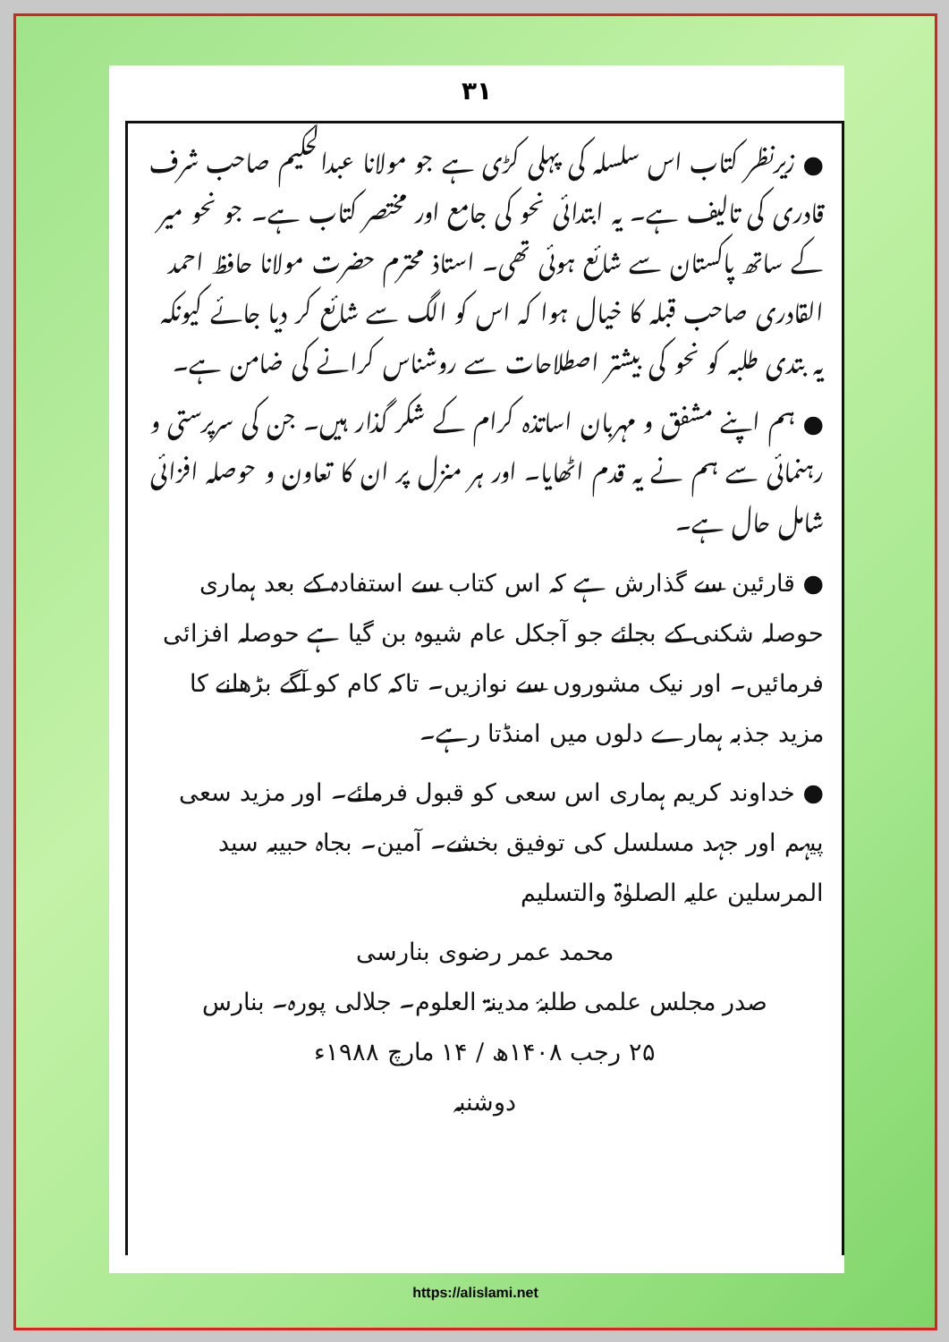۳۱
● زیرنظر کتاب اس سلسلہ کی پہلی کڑی ہے جو مولانا عبدالحکیم صاحب شرف قادری کی تالیف ہے۔ یہ ابتدائی نحو کی جامع اور مختصر کتاب ہے۔ جو نحو میر کے ساتھ پاکستان سے شائع ہوئی تھی۔ استاذ محترم حضرت مولانا حافظ احمد القادری صاحب قبلہ کا خیال ہوا کہ اس کو الگ سے شائع کر دیا جائے کیونکہ یہ بتدی طلبہ کو نحو کی بیشتر اصطلاحات سے روشناس کرانے کی ضامن ہے۔
● ہم اپنے مشفق و مہربان اساتذہ کرام کے شکر گذار ہیں۔ جن کی سرپرستی و رہنمائی سے ہم نے یہ قدم اٹھایا۔ اور ہر منزل پر ان کا تعاون و حوصلہ افزائی شامل حال ہے۔
● قارئین سے گذارش ہے کہ اس کتاب سے استفادہ کے بعد ہماری حوصلہ شکنی کے بجائے جو آجکل عام شیوہ بن گیا ہے حوصلہ افزائی فرمائیں۔ اور نیک مشوروں سے نوازیں۔ تاکہ کام کو آگے بڑھانے کا مزید جذبہ ہمارے دلوں میں امنڈتا رہے۔
● خداوند کریم ہماری اس سعی کو قبول فرمائے۔ اور مزید سعی پیہم اور جہد مسلسل کی توفیق بخشے۔ آمین۔ بجاہ حبیبہ سید المرسلین علیہ الصلوٰۃ والتسلیم
محمد عمر رضوی بنارسی
صدر مجلس علمی طلبۂ مدینۃ العلوم۔ جلالی پورہ۔ بنارس
۲۵ رجب ۱۴۰۸ھ / ۱۴ مارچ ۱۹۸۸ء
دوشنبہ
https://alislami.net